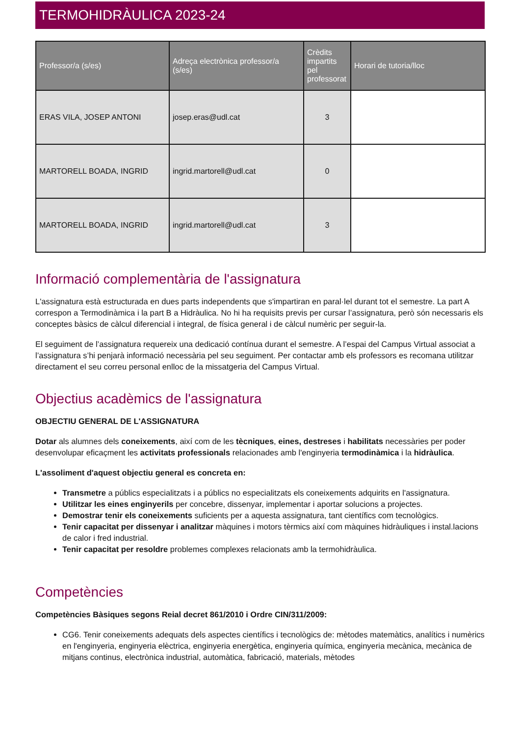TERMOHIDRÀULICA 2023-24
| Professor/a (s/es) | Adreça electrònica professor/a (s/es) | Crèdits impartits pel professorat | Horari de tutoria/lloc |
| --- | --- | --- | --- |
| ERAS VILA, JOSEP ANTONI | josep.eras@udl.cat | 3 | |
| MARTORELL BOADA, INGRID | ingrid.martorell@udl.cat | 0 | |
| MARTORELL BOADA, INGRID | ingrid.martorell@udl.cat | 3 | |
Informació complementària de l'assignatura
L'assignatura està estructurada en dues parts independents que s'impartiran en paral·lel durant tot el semestre. La part A correspon a Termodinàmica i la part B a Hidràulica. No hi ha requisits previs per cursar l’assignatura, però són necessaris els conceptes bàsics de càlcul diferencial i integral, de física general i de càlcul numèric per seguir-la.
El seguiment de l’assignatura requereix una dedicació contínua durant el semestre. A l’espai del Campus Virtual associat a l’assignatura s’hi penjarà informació necessària pel seu seguiment. Per contactar amb els professors es recomana utilitzar directament el seu correu personal enlloc de la missatgeria del Campus Virtual.
Objectius acadèmics de l'assignatura
OBJECTIU GENERAL DE L'ASSIGNATURA
Dotar als alumnes dels coneixements, així com de les tècniques, eines, destreses i habilitats necessàries per poder desenvolupar eficaçment les activitats professionals relacionades amb l'enginyeria termodinàmica i la hidràulica.
L'assoliment d'aquest objectiu general es concreta en:
Transmetre a públics especialitzats i a públics no especialitzats els coneixements adquirits en l'assignatura.
Utilitzar les eines enginyerils per concebre, dissenyar, implementar i aportar solucions a projectes.
Demostrar tenir els coneixements suficients per a aquesta assignatura, tant científics com tecnològics.
Tenir capacitat per dissenyar i analitzar màquines i motors tèrmics així com màquines hidràuliques i instal.lacions de calor i fred industrial.
Tenir capacitat per resoldre problemes complexes relacionats amb la termohidràulica.
Competències
Competències Bàsiques segons Reial decret 861/2010 i Ordre CIN/311/2009:
CG6. Tenir coneixements adequats dels aspectes científics i tecnològics de: mètodes matemàtics, analítics i numèrics en l'enginyeria, enginyeria elèctrica, enginyeria energètica, enginyeria química, enginyeria mecànica, mecànica de mitjans continus, electrònica industrial, automàtica, fabricació, materials, mètodes